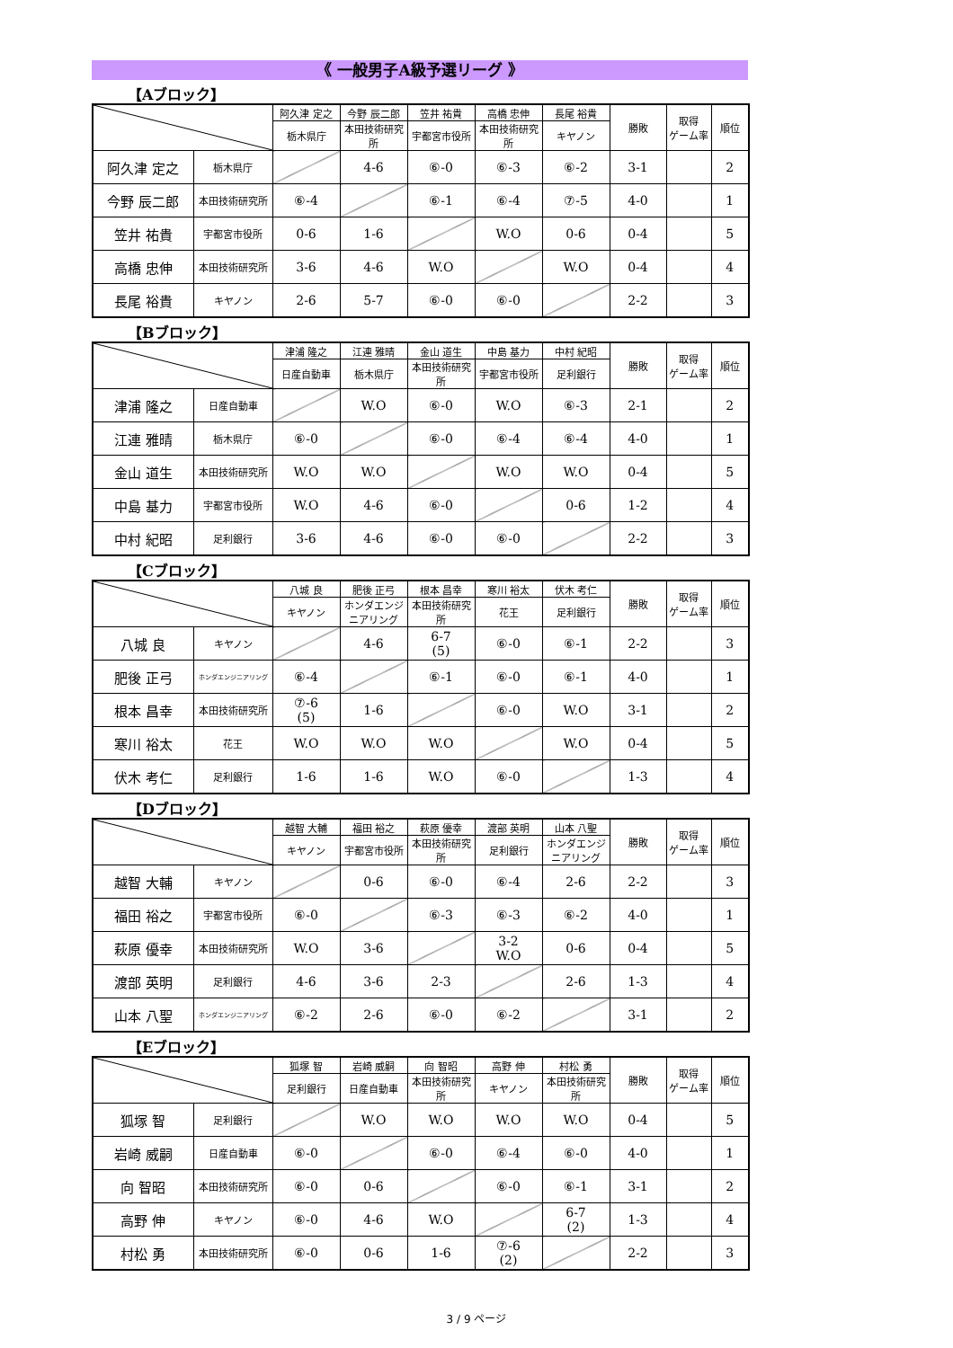《 一般男子A級予選リーグ 》
【Aブロック】
| | | 阿久津 定之 | 今野 辰二郎 | 笠井 祐貴 | 高橋 忠伸 | 長尾 裕貴 | 勝敗 | 取得 ゲーム率 | 順位 |
| | | 栃木県庁 | 本田技術研究所 | 宇都宮市役所 | 本田技術研究所 | キヤノン | | | |
| 阿久津 定之 | 栃木県庁 | | 4-6 | ⑥-0 | ⑥-3 | ⑥-2 | 3-1 | | 2 |
| 今野 辰二郎 | 本田技術研究所 | ⑥-4 | | ⑥-1 | ⑥-4 | ⑦-5 | 4-0 | | 1 |
| 笠井 祐貴 | 宇都宮市役所 | 0-6 | 1-6 | | W.O | 0-6 | 0-4 | | 5 |
| 高橋 忠伸 | 本田技術研究所 | 3-6 | 4-6 | W.O | | W.O | 0-4 | | 4 |
| 長尾 裕貴 | キヤノン | 2-6 | 5-7 | ⑥-0 | ⑥-0 | | 2-2 | | 3 |
【Bブロック】
| | | 津浦 隆之 | 江連 雅晴 | 金山 道生 | 中島 基力 | 中村 紀昭 | 勝敗 | 取得 ゲーム率 | 順位 |
| | | 日産自動車 | 栃木県庁 | 本田技術研究所 | 宇都宮市役所 | 足利銀行 | | | |
| 津浦 隆之 | 日産自動車 | | W.O | ⑥-0 | W.O | ⑥-3 | 2-1 | | 2 |
| 江連 雅晴 | 栃木県庁 | ⑥-0 | | ⑥-0 | ⑥-4 | ⑥-4 | 4-0 | | 1 |
| 金山 道生 | 本田技術研究所 | W.O | W.O | | W.O | W.O | 0-4 | | 5 |
| 中島 基力 | 宇都宮市役所 | W.O | 4-6 | ⑥-0 | | 0-6 | 1-2 | | 4 |
| 中村 紀昭 | 足利銀行 | 3-6 | 4-6 | ⑥-0 | ⑥-0 | | 2-2 | | 3 |
【Cブロック】
| | | 八城 良 | 肥後 正弓 | 根本 昌幸 | 寒川 裕太 | 伏木 考仁 | 勝敗 | 取得 ゲーム率 | 順位 |
| | | キヤノン | ホンダエンジニアリング | 本田技術研究所 | 花王 | 足利銀行 | | | |
| 八城 良 | キヤノン | | 4-6 | 6-7 (5) | ⑥-0 | ⑥-1 | 2-2 | | 3 |
| 肥後 正弓 | ホンダエンジニアリング | ⑥-4 | | ⑥-1 | ⑥-0 | ⑥-1 | 4-0 | | 1 |
| 根本 昌幸 | 本田技術研究所 | ⑦-6 (5) | 1-6 | | ⑥-0 | W.O | 3-1 | | 2 |
| 寒川 裕太 | 花王 | W.O | W.O | W.O | | W.O | 0-4 | | 5 |
| 伏木 考仁 | 足利銀行 | 1-6 | 1-6 | W.O | ⑥-0 | | 1-3 | | 4 |
【Dブロック】
| | | 越智 大輔 | 福田 裕之 | 萩原 優幸 | 渡部 英明 | 山本 八聖 | 勝敗 | 取得 ゲーム率 | 順位 |
| | | キヤノン | 宇都宮市役所 | 本田技術研究所 | 足利銀行 | ホンダエンジニアリング | | | |
| 越智 大輔 | キヤノン | | 0-6 | ⑥-0 | ⑥-4 | 2-6 | 2-2 | | 3 |
| 福田 裕之 | 宇都宮市役所 | ⑥-0 | | ⑥-3 | ⑥-3 | ⑥-2 | 4-0 | | 1 |
| 萩原 優幸 | 本田技術研究所 | W.O | 3-6 | | 3-2 W.O | 0-6 | 0-4 | | 5 |
| 渡部 英明 | 足利銀行 | 4-6 | 3-6 | 2-3 | | 2-6 | 1-3 | | 4 |
| 山本 八聖 | ホンダエンジニアリング | ⑥-2 | 2-6 | ⑥-0 | ⑥-2 | | 3-1 | | 2 |
【Eブロック】
| | | 狐塚 智 | 岩崎 威嗣 | 向 智昭 | 高野 伸 | 村松 勇 | 勝敗 | 取得 ゲーム率 | 順位 |
| | | 足利銀行 | 日産自動車 | 本田技術研究所 | キヤノン | 本田技術研究所 | | | |
| 狐塚 智 | 足利銀行 | | W.O | W.O | W.O | W.O | 0-4 | | 5 |
| 岩崎 威嗣 | 日産自動車 | ⑥-0 | | ⑥-0 | ⑥-4 | ⑥-0 | 4-0 | | 1 |
| 向 智昭 | 本田技術研究所 | ⑥-0 | 0-6 | | ⑥-0 | ⑥-1 | 3-1 | | 2 |
| 高野 伸 | キヤノン | ⑥-0 | 4-6 | W.O | | 6-7 (2) | 1-3 | | 4 |
| 村松 勇 | 本田技術研究所 | ⑥-0 | 0-6 | 1-6 | ⑦-6 (2) | | 2-2 | | 3 |
3 / 9 ページ